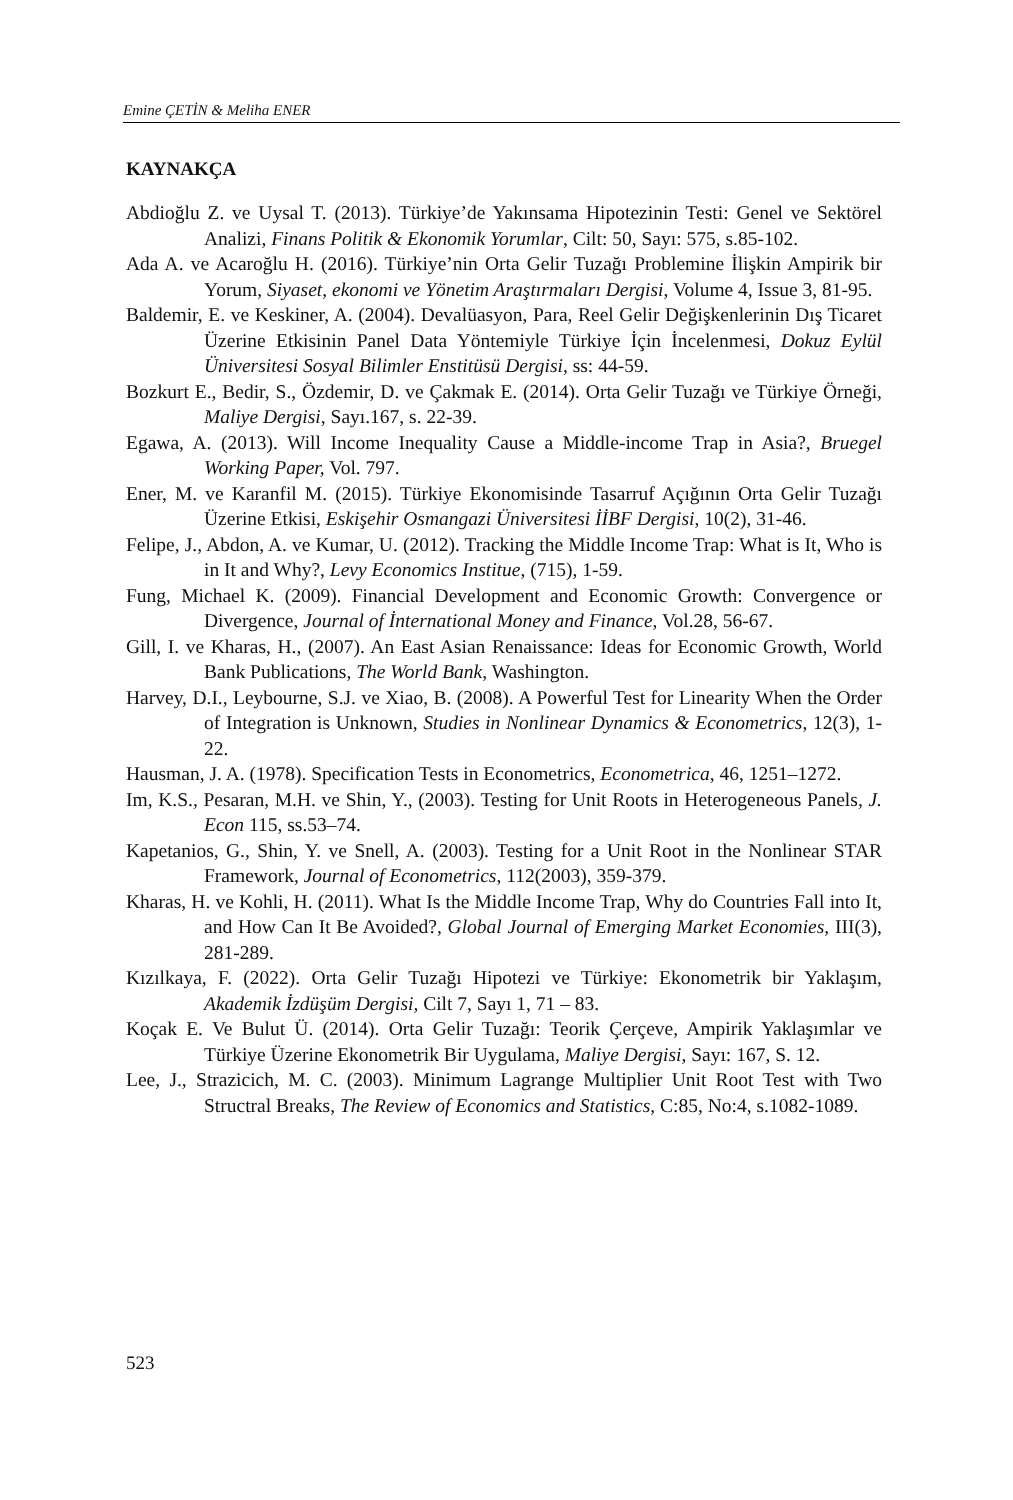Emine ÇETİN & Meliha ENER
KAYNAKÇA
Abdioğlu Z. ve Uysal T. (2013). Türkiye’de Yakınsama Hipotezinin Testi: Genel ve Sektörel Analizi, Finans Politik & Ekonomik Yorumlar, Cilt: 50, Sayı: 575, s.85-102.
Ada A. ve Acaroğlu H. (2016). Türkiye’nin Orta Gelir Tuzağı Problemine İlişkin Ampirik bir Yorum, Siyaset, ekonomi ve Yönetim Araştırmaları Dergisi, Volume 4, Issue 3, 81-95.
Baldemir, E. ve Keskiner, A. (2004). Devalüasyon, Para, Reel Gelir Değişkenlerinin Dış Ticaret Üzerine Etkisinin Panel Data Yöntemiyle Türkiye İçin İncelenmesi, Dokuz Eylül Üniversitesi Sosyal Bilimler Enstitüsü Dergisi, ss: 44-59.
Bozkurt E., Bedir, S., Özdemir, D. ve Çakmak E. (2014). Orta Gelir Tuzağı ve Türkiye Örneği, Maliye Dergisi, Sayı.167, s. 22-39.
Egawa, A. (2013). Will Income Inequality Cause a Middle-income Trap in Asia?, Bruegel Working Paper, Vol. 797.
Ener, M. ve Karanfil M. (2015). Türkiye Ekonomisinde Tasarruf Açığının Orta Gelir Tuzağı Üzerine Etkisi, Eskişehir Osmangazi Üniversitesi İİBF Dergisi, 10(2), 31-46.
Felipe, J., Abdon, A. ve Kumar, U. (2012). Tracking the Middle Income Trap: What is It, Who is in It and Why?, Levy Economics Institue, (715), 1-59.
Fung, Michael K. (2009). Financial Development and Economic Growth: Convergence or Divergence, Journal of İnternational Money and Finance, Vol.28, 56-67.
Gill, I. ve Kharas, H., (2007). An East Asian Renaissance: Ideas for Economic Growth, World Bank Publications, The World Bank, Washington.
Harvey, D.I., Leybourne, S.J. ve Xiao, B. (2008). A Powerful Test for Linearity When the Order of Integration is Unknown, Studies in Nonlinear Dynamics & Econometrics, 12(3), 1-22.
Hausman, J. A. (1978). Specification Tests in Econometrics, Econometrica, 46, 1251–1272.
Im, K.S., Pesaran, M.H. ve Shin, Y., (2003). Testing for Unit Roots in Heterogeneous Panels, J. Econ 115, ss.53–74.
Kapetanios, G., Shin, Y. ve Snell, A. (2003). Testing for a Unit Root in the Nonlinear STAR Framework, Journal of Econometrics, 112(2003), 359-379.
Kharas, H. ve Kohli, H. (2011). What Is the Middle Income Trap, Why do Countries Fall into It, and How Can It Be Avoided?, Global Journal of Emerging Market Economies, III(3), 281-289.
Kızılkaya, F. (2022). Orta Gelir Tuzağı Hipotezi ve Türkiye: Ekonometrik bir Yaklaşım, Akademik İzdüşüm Dergisi, Cilt 7, Sayı 1, 71 – 83.
Koçak E. Ve Bulut Ü. (2014). Orta Gelir Tuzağı: Teorik Çerçeve, Ampirik Yaklaşımlar ve Türkiye Üzerine Ekonometrik Bir Uygulama, Maliye Dergisi, Sayı: 167, S. 12.
Lee, J., Strazicich, M. C. (2003). Minimum Lagrange Multiplier Unit Root Test with Two Structral Breaks, The Review of Economics and Statistics, C:85, No:4, s.1082-1089.
523